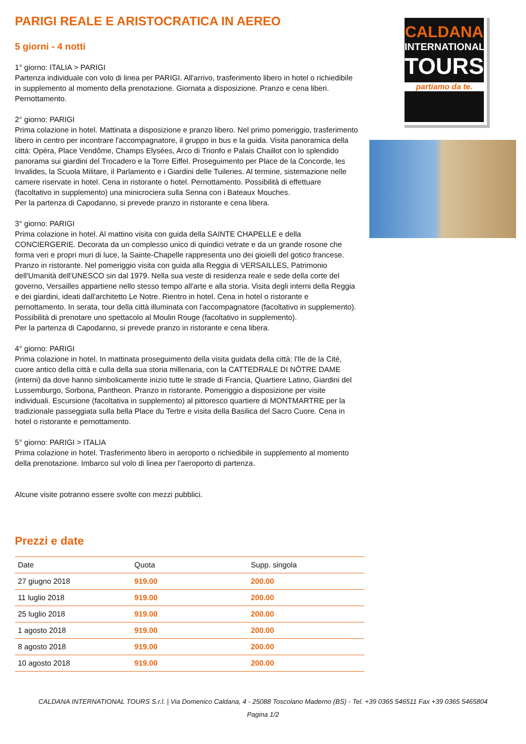PARIGI REALE E ARISTOCRATICA IN AEREO
5 giorni - 4 notti
1° giorno: ITALIA > PARIGI
Partenza individuale con volo di linea per PARIGI. All'arrivo, trasferimento libero in hotel o richiedibile in supplemento al momento della prenotazione. Giornata a disposizione. Pranzo e cena liberi. Pernottamento.
2° giorno: PARIGI
Prima colazione in hotel. Mattinata a disposizione e pranzo libero. Nel primo pomeriggio, trasferimento libero in centro per incontrare l'accompagnatore, il gruppo in bus e la guida. Visita panoramica della città: Opéra, Place Vendôme, Champs Elysées, Arco di Trionfo e Palais Chaillot con lo splendido panorama sui giardini del Trocadero e la Torre Eiffel. Proseguimento per Place de la Concorde, les Invalides, la Scuola Militare, il Parlamento e i Giardini delle Tuileries. Al termine, sistemazione nelle camere riservate in hotel. Cena in ristorante o hotel. Pernottamento. Possibilità di effettuare (facoltativo in supplemento) una minicrociera sulla Senna con i Bateaux Mouches.
Per la partenza di Capodanno, si prevede pranzo in ristorante e cena libera.
3° giorno: PARIGI
Prima colazione in hotel. Al mattino visita con guida della SAINTE CHAPELLE e della CONCIERGERIE. Decorata da un complesso unico di quindici vetrate e da un grande rosone che forma veri e propri muri di luce, la Sainte-Chapelle rappresenta uno dei gioielli del gotico francese. Pranzo in ristorante. Nel pomeriggio visita con guida alla Reggia di VERSAILLES, Patrimonio dell'Umanità dell'UNESCO sin dal 1979. Nella sua veste di residenza reale e sede della corte del governo, Versailles appartiene nello stesso tempo all'arte e alla storia. Visita degli interni della Reggia e dei giardini, ideati dall'architetto Le Notre. Rientro in hotel. Cena in hotel o ristorante e pernottamento. In serata, tour della città illuminata con l'accompagnatore (facoltativo in supplemento). Possibilità di prenotare uno spettacolo al Moulin Rouge (facoltativo in supplemento).
Per la partenza di Capodanno, si prevede pranzo in ristorante e cena libera.
4° giorno: PARIGI
Prima colazione in hotel. In mattinata proseguimento della visita guidata della città: l'Ile de la Cité, cuore antico della città e culla della sua storia millenaria, con la CATTEDRALE DI NÔTRE DAME (interni) da dove hanno simbolicamente inizio tutte le strade di Francia, Quartiere Latino, Giardini del Lussemburgo, Sorbona, Pantheon. Pranzo in ristorante. Pomeriggio a disposizione per visite individuali. Escursione (facoltativa in supplemento) al pittoresco quartiere di MONTMARTRE per la tradizionale passeggiata sulla bella Place du Tertre e visita della Basilica del Sacro Cuore. Cena in hotel o ristorante e pernottamento.
5° giorno: PARIGI > ITALIA
Prima colazione in hotel. Trasferimento libero in aeroporto o richiedibile in supplemento al momento della prenotazione. Imbarco sul volo di linea per l'aeroporto di partenza.
Alcune visite potranno essere svolte con mezzi pubblici.
Prezzi e date
| Date | Quota | Supp. singola |
| --- | --- | --- |
| 27 giugno 2018 | 919.00 | 200.00 |
| 11 luglio 2018 | 919.00 | 200.00 |
| 25 luglio 2018 | 919.00 | 200.00 |
| 1 agosto 2018 | 919.00 | 200.00 |
| 8 agosto 2018 | 919.00 | 200.00 |
| 10 agosto 2018 | 919.00 | 200.00 |
CALDANA
INTERNATIONAL
TOURS
partiamo da te.
CALDANA INTERNATIONAL TOURS S.r.l. | Via Domenico Caldana, 4 - 25088 Toscolano Maderno (BS) - Tel. +39 0365 546511 Fax +39 0365 5465804
Pagina 1/2